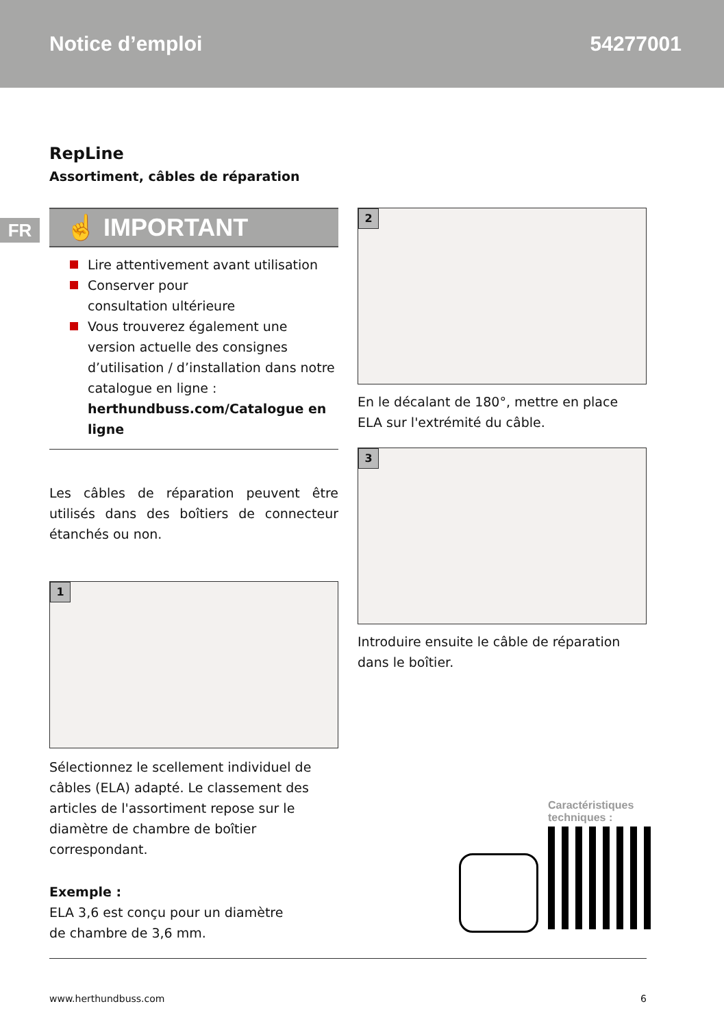Notice d’emploi 54277001
FR
RepLine
Assortiment, câbles de réparation
☝ IMPORTANT
Lire attentivement avant utilisation
Conserver pour
consultation ultérieure
Vous trouverez également une version actuelle des consignes d’utilisation / d’installation dans notre catalogue en ligne : herthundbuss.com/Catalogue en ligne
Les câbles de réparation peuvent être utilisés dans des boîtiers de connecteur étanchés ou non.
1
Sélectionnez le scellement individuel de câbles (ELA) adapté. Le classement des articles de l'assortiment repose sur le diamètre de chambre de boîtier correspondant.
Exemple :
ELA 3,6 est conçu pour un diamètre
de chambre de 3,6 mm.
2
En le décalant de 180°, mettre en place ELA sur l'extrémité du câble.
3
Introduire ensuite le câble de réparation dans le boîtier.
Caractéristiques
techniques :
www.herthundbuss.com 6